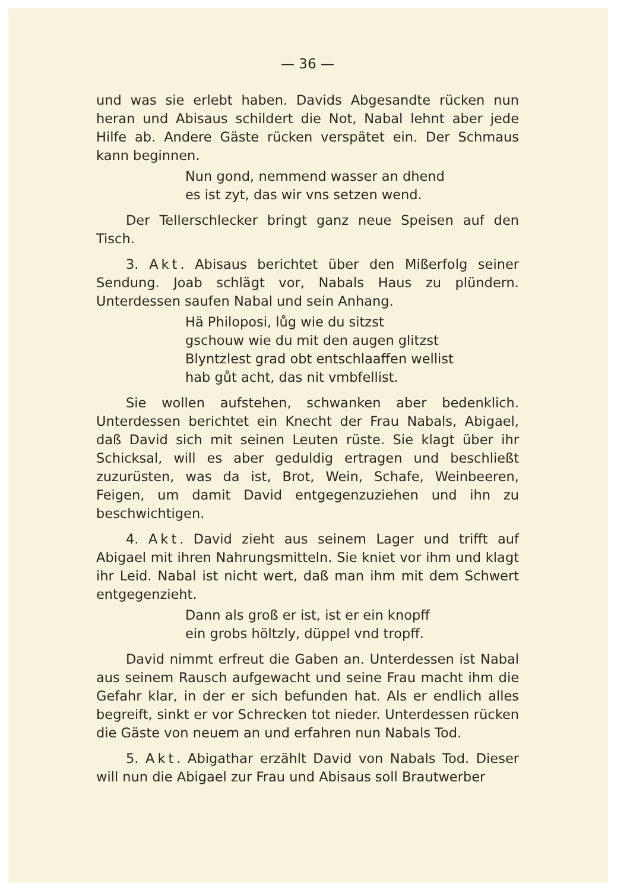— 36 —
und was sie erlebt haben. Davids Abgesandte rücken nun heran und Abisaus schildert die Not, Nabal lehnt aber jede Hilfe ab. Andere Gäste rücken verspätet ein. Der Schmaus kann beginnen.
Nun gond, nemmend wasser an dhend
es ist zyt, das wir vns setzen wend.
Der Tellerschlecker bringt ganz neue Speisen auf den Tisch.
3. Akt. Abisaus berichtet über den Mißerfolg seiner Sendung. Joab schlägt vor, Nabals Haus zu plündern. Unterdessen saufen Nabal und sein Anhang.
Hä Philoposi, lůg wie du sitzst
gschouw wie du mit den augen glitzst
Blyntzlest grad obt entschlaaffen wellist
hab gůt acht, das nit vmbfellist.
Sie wollen aufstehen, schwanken aber bedenklich. Unterdessen berichtet ein Knecht der Frau Nabals, Abigael, daß David sich mit seinen Leuten rüste. Sie klagt über ihr Schicksal, will es aber geduldig ertragen und beschließt zuzurüsten, was da ist, Brot, Wein, Schafe, Weinbeeren, Feigen, um damit David entgegenzuziehen und ihn zu beschwichtigen.
4. Akt. David zieht aus seinem Lager und trifft auf Abigael mit ihren Nahrungsmitteln. Sie kniet vor ihm und klagt ihr Leid. Nabal ist nicht wert, daß man ihm mit dem Schwert entgegenzieht.
Dann als groß er ist, ist er ein knopff
ein grobs höltzly, düppel vnd tropff.
David nimmt erfreut die Gaben an. Unterdessen ist Nabal aus seinem Rausch aufgewacht und seine Frau macht ihm die Gefahr klar, in der er sich befunden hat. Als er endlich alles begreift, sinkt er vor Schrecken tot nieder. Unterdessen rücken die Gäste von neuem an und erfahren nun Nabals Tod.
5. Akt. Abigathar erzählt David von Nabals Tod. Dieser will nun die Abigael zur Frau und Abisaus soll Brautwerber